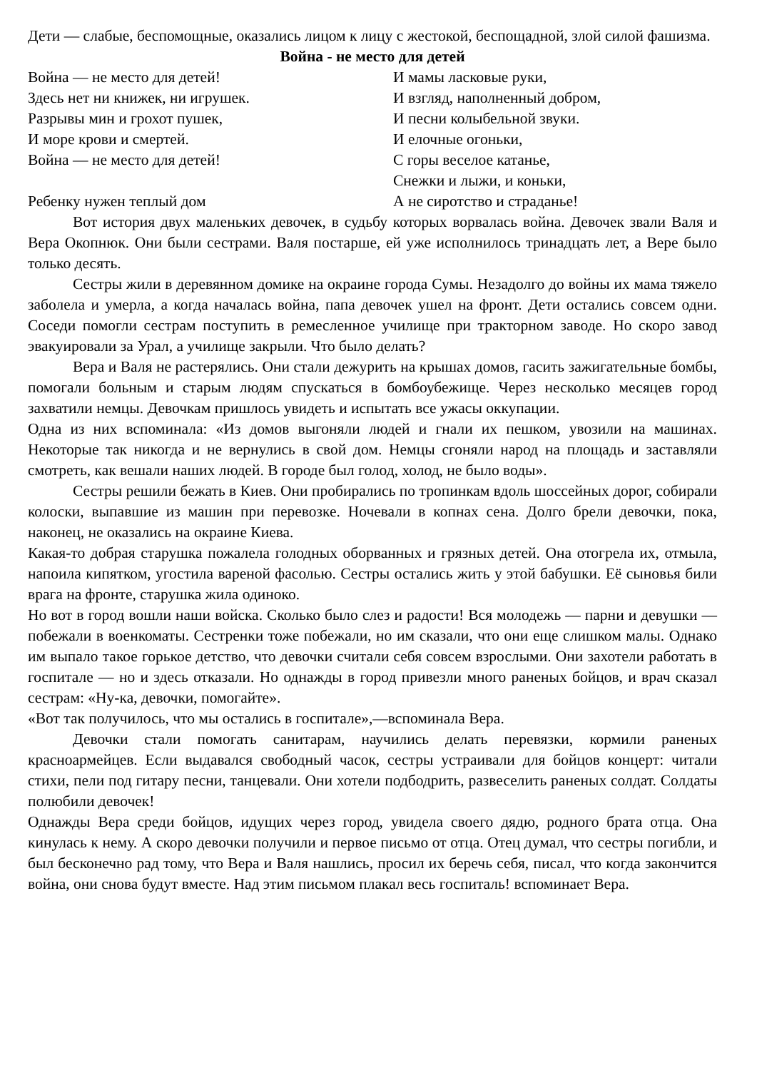Дети — слабые, беспомощные, оказались лицом к лицу с жестокой, беспощадной, злой силой фашизма.
Война - не место для детей
Война — не место для детей!
Здесь нет ни книжек, ни игрушек.
Разрывы мин и грохот пушек,
И море крови и смертей.
Война — не место для детей!
Ребенку нужен теплый дом
И мамы ласковые руки,
И взгляд, наполненный добром,
И песни колыбельной звуки.
И елочные огоньки,
С горы веселое катанье,
Снежки и лыжи, и коньки,
А не сиротство и страданье!
Вот история двух маленьких девочек, в судьбу которых ворвалась война. Девочек звали Валя и Вера Окопнюк. Они были сестрами. Валя постарше, ей уже исполнилось тринадцать лет, а Вере было только десять.
Сестры жили в деревянном домике на окраине города Сумы. Незадолго до войны их мама тяжело заболела и умерла, а когда началась война, папа девочек ушел на фронт. Дети остались совсем одни. Соседи помогли сестрам поступить в ремесленное училище при тракторном заводе. Но скоро завод эвакуировали за Урал, а училище закрыли. Что было делать?
Вера и Валя не растерялись. Они стали дежурить на крышах домов, гасить зажигательные бомбы, помогали больным и старым людям спускаться в бомбоубежище. Через несколько месяцев город захватили немцы. Девочкам пришлось увидеть и испытать все ужасы оккупации.
Одна из них вспоминала: «Из домов выгоняли людей и гнали их пешком, увозили на машинах. Некоторые так никогда и не вернулись в свой дом. Немцы сгоняли народ на площадь и заставляли смотреть, как вешали наших людей. В городе был голод, холод, не было воды».
Сестры решили бежать в Киев. Они пробирались по тропинкам вдоль шоссейных дорог, собирали колоски, выпавшие из машин при перевозке. Ночевали в копнах сена. Долго брели девочки, пока, наконец, не оказались на окраине Киева.
Какая-то добрая старушка пожалела голодных оборванных и грязных детей. Она отогрела их, отмыла, напоила кипятком, угостила вареной фасолью. Сестры остались жить у этой бабушки. Её сыновья били врага на фронте, старушка жила одиноко.
Но вот в город вошли наши войска. Сколько было слез и радости! Вся молодежь — парни и девушки — побежали в военкоматы. Сестренки тоже побежали, но им сказали, что они еще слишком малы. Однако им выпало такое горькое детство, что девочки считали себя совсем взрослыми. Они захотели работать в госпитале — но и здесь отказали. Но однажды в город привезли много раненых бойцов, и врач сказал сестрам: «Ну-ка, девочки, помогайте».
«Вот так получилось, что мы остались в госпитале»,—вспоминала Вера.
Девочки стали помогать санитарам, научились делать перевязки, кормили раненых красноармейцев. Если выдавался свободный часок, сестры устраивали для бойцов концерт: читали стихи, пели под гитару песни, танцевали. Они хотели подбодрить, развеселить раненых солдат. Солдаты полюбили девочек!
Однажды Вера среди бойцов, идущих через город, увидела своего дядю, родного брата отца. Она кинулась к нему. А скоро девочки получили и первое письмо от отца. Отец думал, что сестры погибли, и был бесконечно рад тому, что Вера и Валя нашлись, просил их беречь себя, писал, что когда закончится война, они снова будут вместе. Над этим письмом плакал весь госпиталь! вспоминает Вера.